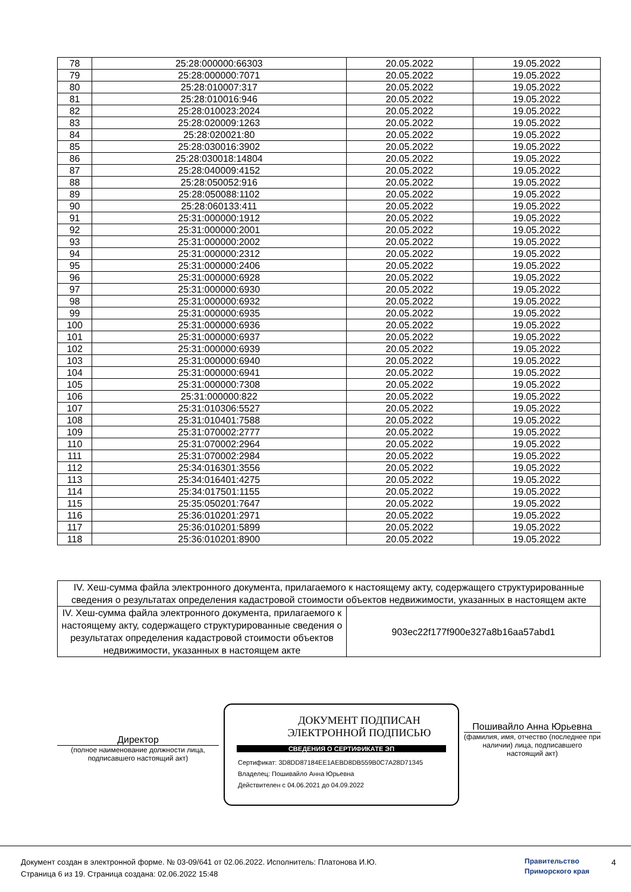| 78 | 25:28:000000:66303 | 20.05.2022 | 19.05.2022 |
| 79 | 25:28:000000:7071 | 20.05.2022 | 19.05.2022 |
| 80 | 25:28:010007:317 | 20.05.2022 | 19.05.2022 |
| 81 | 25:28:010016:946 | 20.05.2022 | 19.05.2022 |
| 82 | 25:28:010023:2024 | 20.05.2022 | 19.05.2022 |
| 83 | 25:28:020009:1263 | 20.05.2022 | 19.05.2022 |
| 84 | 25:28:020021:80 | 20.05.2022 | 19.05.2022 |
| 85 | 25:28:030016:3902 | 20.05.2022 | 19.05.2022 |
| 86 | 25:28:030018:14804 | 20.05.2022 | 19.05.2022 |
| 87 | 25:28:040009:4152 | 20.05.2022 | 19.05.2022 |
| 88 | 25:28:050052:916 | 20.05.2022 | 19.05.2022 |
| 89 | 25:28:050088:1102 | 20.05.2022 | 19.05.2022 |
| 90 | 25:28:060133:411 | 20.05.2022 | 19.05.2022 |
| 91 | 25:31:000000:1912 | 20.05.2022 | 19.05.2022 |
| 92 | 25:31:000000:2001 | 20.05.2022 | 19.05.2022 |
| 93 | 25:31:000000:2002 | 20.05.2022 | 19.05.2022 |
| 94 | 25:31:000000:2312 | 20.05.2022 | 19.05.2022 |
| 95 | 25:31:000000:2406 | 20.05.2022 | 19.05.2022 |
| 96 | 25:31:000000:6928 | 20.05.2022 | 19.05.2022 |
| 97 | 25:31:000000:6930 | 20.05.2022 | 19.05.2022 |
| 98 | 25:31:000000:6932 | 20.05.2022 | 19.05.2022 |
| 99 | 25:31:000000:6935 | 20.05.2022 | 19.05.2022 |
| 100 | 25:31:000000:6936 | 20.05.2022 | 19.05.2022 |
| 101 | 25:31:000000:6937 | 20.05.2022 | 19.05.2022 |
| 102 | 25:31:000000:6939 | 20.05.2022 | 19.05.2022 |
| 103 | 25:31:000000:6940 | 20.05.2022 | 19.05.2022 |
| 104 | 25:31:000000:6941 | 20.05.2022 | 19.05.2022 |
| 105 | 25:31:000000:7308 | 20.05.2022 | 19.05.2022 |
| 106 | 25:31:000000:822 | 20.05.2022 | 19.05.2022 |
| 107 | 25:31:010306:5527 | 20.05.2022 | 19.05.2022 |
| 108 | 25:31:010401:7588 | 20.05.2022 | 19.05.2022 |
| 109 | 25:31:070002:2777 | 20.05.2022 | 19.05.2022 |
| 110 | 25:31:070002:2964 | 20.05.2022 | 19.05.2022 |
| 111 | 25:31:070002:2984 | 20.05.2022 | 19.05.2022 |
| 112 | 25:34:016301:3556 | 20.05.2022 | 19.05.2022 |
| 113 | 25:34:016401:4275 | 20.05.2022 | 19.05.2022 |
| 114 | 25:34:017501:1155 | 20.05.2022 | 19.05.2022 |
| 115 | 25:35:050201:7647 | 20.05.2022 | 19.05.2022 |
| 116 | 25:36:010201:2971 | 20.05.2022 | 19.05.2022 |
| 117 | 25:36:010201:5899 | 20.05.2022 | 19.05.2022 |
| 118 | 25:36:010201:8900 | 20.05.2022 | 19.05.2022 |
| IV. Хеш-сумма файла электронного документа, прилагаемого к настоящему акту, содержащего структурированные сведения о результатах определения кадастровой стоимости объектов недвижимости, указанных в настоящем акте | |
| IV. Хеш-сумма файла электронного документа, прилагаемого к настоящему акту, содержащего структурированные сведения о результатах определения кадастровой стоимости объектов недвижимости, указанных в настоящем акте | 903ec22f177f900e327a8b16aa57abd1 |
Директор
(полное наименование должности лица, подписавшего настоящий акт)
ДОКУМЕНТ ПОДПИСАН
ЭЛЕКТРОННОЙ ПОДПИСЬЮ
СВЕДЕНИЯ О СЕРТИФИКАТЕ ЭП
Сертификат: 3D8DD87184EE1AEBD8DB559B0C7A28D71345
Владелец: Пошивайло Анна Юрьевна
Действителен с 04.06.2021 до 04.09.2022
Пошивайло Анна Юрьевна
(фамилия, имя, отчество (последнее при наличии) лица, подписавшего настоящий акт)
Документ создан в электронной форме. № 03-09/641 от 02.06.2022. Исполнитель: Платонова И.Ю.
Страница 6 из 19. Страница создана: 02.06.2022 15:48
Правительство
Приморского края
4